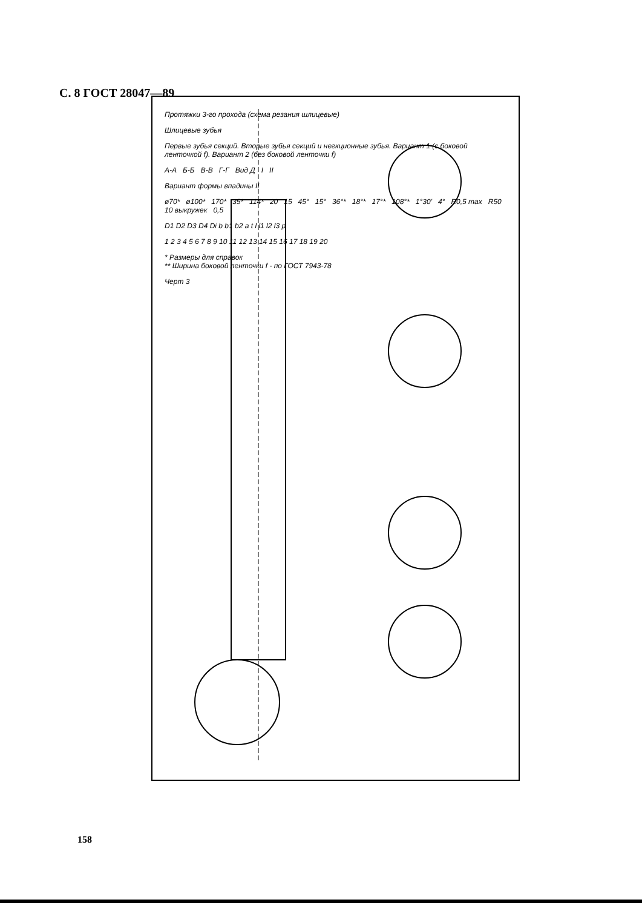С. 8 ГОСТ 28047—89
Протяжки 3-го прохода (схема резания шлицевые)
Шлицевые зубья
Первые зубья секций. Вторые зубья секций и негкционные зубья. Вариант 1 (с боковой ленточкой f). Вариант 2 (без боковой ленточки f)
А-А Б-Б В-В Г-Г Вид Д I II
Вариант формы впадины II
ø70* ø100* 170* 35* 114* 20 15 45° 15° 36°* 18°* 17°* 108°* 1°30' 4° R0,5 max R50 10 выкружек 0,5
D1 D2 D3 D4 Di b b1 b2 a t l l1 l2 l3 p
1 2 3 4 5 6 7 8 9 10 11 12 13 14 15 16 17 18 19 20
* Размеры для справок
** Ширина боковой ленточки f - по ГОСТ 7943-78
Черт 3
158